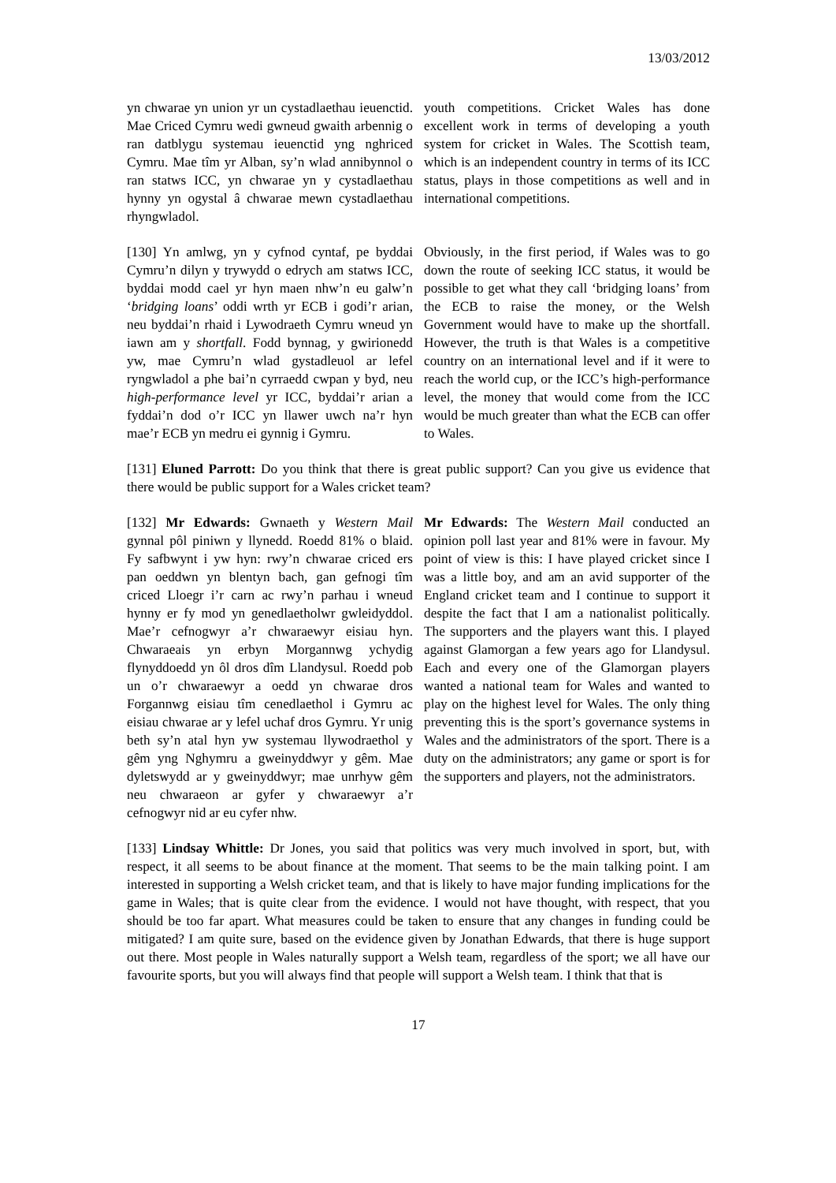13/03/2012
yn chwarae yn union yr un cystadlaethau ieuenctid. Mae Criced Cymru wedi gwneud gwaith arbennig o ran datblygu systemau ieuenctid yng nghriced Cymru. Mae tîm yr Alban, sy’n wlad annibynnol o ran statws ICC, yn chwarae yn y cystadlaethau hynny yn ogystal â chwarae mewn cystadlaethau rhyngwladol.
youth competitions. Cricket Wales has done excellent work in terms of developing a youth system for cricket in Wales. The Scottish team, which is an independent country in terms of its ICC status, plays in those competitions as well and in international competitions.
[130] Yn amlwg, yn y cyfnod cyntaf, pe byddai Cymru’n dilyn y trywydd o edrych am statws ICC, byddai modd cael yr hyn maen nhw’n eu galw’n ‘bridging loans’ oddi wrth yr ECB i godi’r arian, neu byddai’n rhaid i Lywodraeth Cymru wneud yn iawn am y shortfall. Fodd bynnag, y gwirionedd yw, mae Cymru’n wlad gystadleuol ar lefel ryngwladol a phe bai’n cyrraedd cwpan y byd, neu high-performance level yr ICC, byddai’r arian a fyddai’n dod o’r ICC yn llawer uwch na’r hyn mae’r ECB yn medru ei gynnig i Gymru.
Obviously, in the first period, if Wales was to go down the route of seeking ICC status, it would be possible to get what they call ‘bridging loans’ from the ECB to raise the money, or the Welsh Government would have to make up the shortfall. However, the truth is that Wales is a competitive country on an international level and if it were to reach the world cup, or the ICC’s high-performance level, the money that would come from the ICC would be much greater than what the ECB can offer to Wales.
[131] Eluned Parrott: Do you think that there is great public support? Can you give us evidence that there would be public support for a Wales cricket team?
[132] Mr Edwards: Gwnaeth y Western Mail gynnal pôl piniwn y llynedd. Roedd 81% o blaid. Fy safbwynt i yw hyn: rwy’n chwarae criced ers pan oeddwn yn blentyn bach, gan gefnogi tîm criced Lloegr i’r carn ac rwy’n parhau i wneud hynny er fy mod yn genedlaetholwr gwleidyddol. Mae’r cefnogwyr a’r chwaraewyr eisiau hyn. Chwaraeais yn erbyn Morgannwg ychydig flynyddoedd yn ôl dros dîm Llandysul. Roedd pob un o’r chwaraewyr a oedd yn chwarae dros Forgannwg eisiau tîm cenedlaethol i Gymru ac eisiau chwarae ar y lefel uchaf dros Gymru. Yr unig beth sy’n atal hyn yw systemau llywodraethol y gêm yng Nghymru a gweinyddwyr y gêm. Mae dyletswydd ar y gweinyddwyr; mae unrhyw gêm neu chwaraeon ar gyfer y chwaraewyr a’r cefnogwyr nid ar eu cyfer nhw.
Mr Edwards: The Western Mail conducted an opinion poll last year and 81% were in favour. My point of view is this: I have played cricket since I was a little boy, and am an avid supporter of the England cricket team and I continue to support it despite the fact that I am a nationalist politically. The supporters and the players want this. I played against Glamorgan a few years ago for Llandysul. Each and every one of the Glamorgan players wanted a national team for Wales and wanted to play on the highest level for Wales. The only thing preventing this is the sport’s governance systems in Wales and the administrators of the sport. There is a duty on the administrators; any game or sport is for the supporters and players, not the administrators.
[133] Lindsay Whittle: Dr Jones, you said that politics was very much involved in sport, but, with respect, it all seems to be about finance at the moment. That seems to be the main talking point. I am interested in supporting a Welsh cricket team, and that is likely to have major funding implications for the game in Wales; that is quite clear from the evidence. I would not have thought, with respect, that you should be too far apart. What measures could be taken to ensure that any changes in funding could be mitigated? I am quite sure, based on the evidence given by Jonathan Edwards, that there is huge support out there. Most people in Wales naturally support a Welsh team, regardless of the sport; we all have our favourite sports, but you will always find that people will support a Welsh team. I think that that is
17